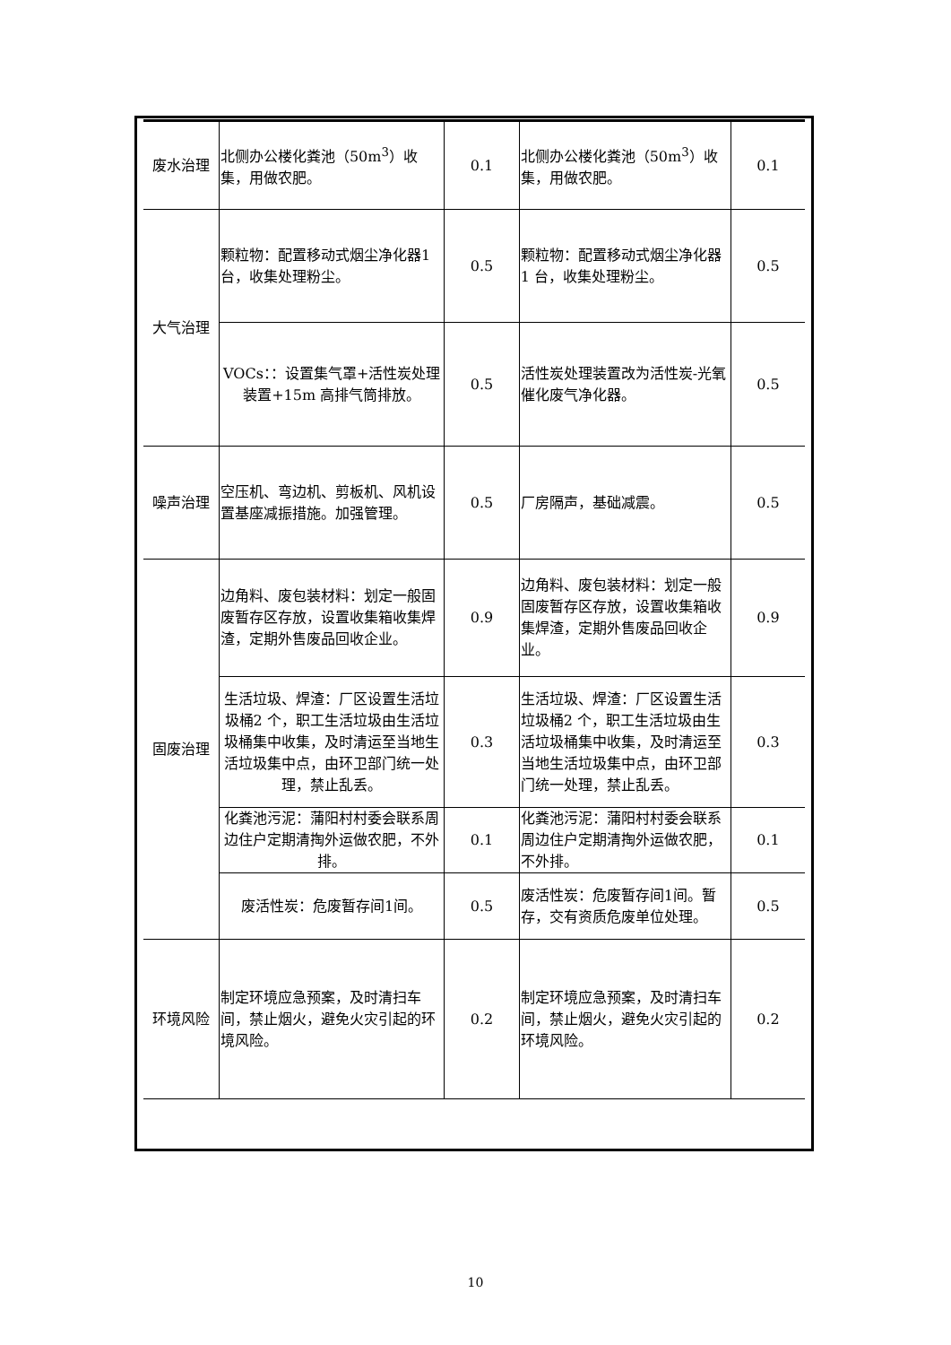| 废水治理 | 北侧办公楼化粪池（50m<sup>3</sup>）收集，用做农肥。 | 0.1 | 北侧办公楼化粪池（50m<sup>3</sup>）收集，用做农肥。 | 0.1 |
| 大气治理 | 颗粒物：配置移动式烟尘净化器1 台，收集处理粉尘。 | 0.5 | 颗粒物：配置移动式烟尘净化器1 台，收集处理粉尘。 | 0.5 |
| | VOCs：：设置集气罩+活性炭处理装置+15m 高排气筒排放。 | 0.5 | 活性炭处理装置改为活性炭-光氧催化废气净化器。 | 0.5 |
| 噪声治理 | 空压机、弯边机、剪板机、风机设置基座减振措施。加强管理。 | 0.5 | 厂房隔声，基础减震。 | 0.5 |
| 固废治理 | 边角料、废包装材料：划定一般固废暂存区存放，设置收集箱收集焊渣，定期外售废品回收企业。 | 0.9 | 边角料、废包装材料：划定一般固废暂存区存放，设置收集箱收集焊渣，定期外售废品回收企业。 | 0.9 |
| | 生活垃圾、焊渣：厂区设置生活垃圾桶2 个，职工生活垃圾由生活垃圾桶集中收集，及时清运至当地生活垃圾集中点，由环卫部门统一处理，禁止乱丢。 | 0.3 | 生活垃圾、焊渣：厂区设置生活垃圾桶2 个，职工生活垃圾由生活垃圾桶集中收集，及时清运至当地生活垃圾集中点，由环卫部门统一处理，禁止乱丢。 | 0.3 |
| | 化粪池污泥：蒲阳村村委会联系周边住户定期清掏外运做农肥，不外排。 | 0.1 | 化粪池污泥：蒲阳村村委会联系周边住户定期清掏外运做农肥，不外排。 | 0.1 |
| | 废活性炭：危废暂存间1间。 | 0.5 | 废活性炭：危废暂存间1间。暂存，交有资质危废单位处理。 | 0.5 |
| 环境风险 | 制定环境应急预案，及时清扫车间，禁止烟火，避免火灾引起的环境风险。 | 0.2 | 制定环境应急预案，及时清扫车间，禁止烟火，避免火灾引起的环境风险。 | 0.2 |
10